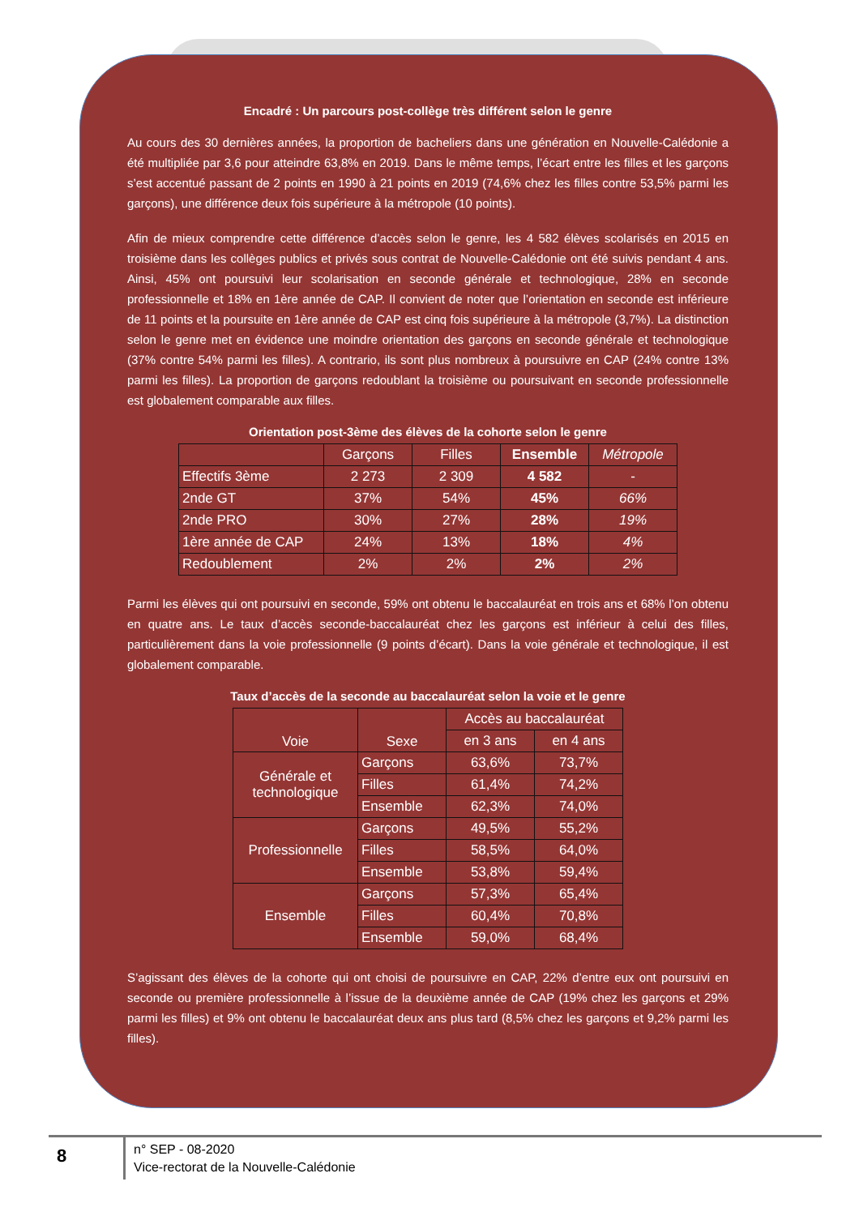Encadré : Un parcours post-collège très différent selon le genre
Au cours des 30 dernières années, la proportion de bacheliers dans une génération en Nouvelle-Calédonie a été multipliée par 3,6 pour atteindre 63,8% en 2019. Dans le même temps, l’écart entre les filles et les garçons s’est accentué passant de 2 points en 1990 à 21 points en 2019 (74,6% chez les filles contre 53,5% parmi les garçons), une différence deux fois supérieure à la métropole (10 points).
Afin de mieux comprendre cette différence d’accès selon le genre, les 4 582 élèves scolarisés en 2015 en troisième dans les collèges publics et privés sous contrat de Nouvelle-Calédonie ont été suivis pendant 4 ans. Ainsi, 45% ont poursuivi leur scolarisation en seconde générale et technologique, 28% en seconde professionnelle et 18% en 1ère année de CAP. Il convient de noter que l’orientation en seconde est inférieure de 11 points et la poursuite en 1ère année de CAP est cinq fois supérieure à la métropole (3,7%). La distinction selon le genre met en évidence une moindre orientation des garçons en seconde générale et technologique (37% contre 54% parmi les filles). A contrario, ils sont plus nombreux à poursuivre en CAP (24% contre 13% parmi les filles). La proportion de garçons redoublant la troisième ou poursuivant en seconde professionnelle est globalement comparable aux filles.
Orientation post-3ème des élèves de la cohorte selon le genre
| | Garçons | Filles | Ensemble | Métropole |
| --- | --- | --- | --- | --- |
| Effectifs 3ème | 2 273 | 2 309 | 4 582 | - |
| 2nde GT | 37% | 54% | 45% | 66% |
| 2nde PRO | 30% | 27% | 28% | 19% |
| 1ère année de CAP | 24% | 13% | 18% | 4% |
| Redoublement | 2% | 2% | 2% | 2% |
Parmi les élèves qui ont poursuivi en seconde, 59% ont obtenu le baccalauréat en trois ans et 68% l’on obtenu en quatre ans. Le taux d’accès seconde-baccalauréat chez les garçons est inférieur à celui des filles, particulièrement dans la voie professionnelle (9 points d’écart). Dans la voie générale et technologique, il est globalement comparable.
Taux d’accès de la seconde au baccalauréat selon la voie et le genre
| Voie | Sexe | Accès au baccalauréat | |
| --- | --- | --- | --- |
| | | en 3 ans | en 4 ans |
| Générale et technologique | Garçons | 63,6% | 73,7% |
| | Filles | 61,4% | 74,2% |
| | Ensemble | 62,3% | 74,0% |
| Professionnelle | Garçons | 49,5% | 55,2% |
| | Filles | 58,5% | 64,0% |
| | Ensemble | 53,8% | 59,4% |
| Ensemble | Garçons | 57,3% | 65,4% |
| | Filles | 60,4% | 70,8% |
| | Ensemble | 59,0% | 68,4% |
S’agissant des élèves de la cohorte qui ont choisi de poursuivre en CAP, 22% d’entre eux ont poursuivi en seconde ou première professionnelle à l’issue de la deuxième année de CAP (19% chez les garçons et 29% parmi les filles) et 9% ont obtenu le baccalauréat deux ans plus tard (8,5% chez les garçons et 9,2% parmi les filles).
8
n° SEP - 08-2020
Vice-rectorat de la Nouvelle-Calédonie